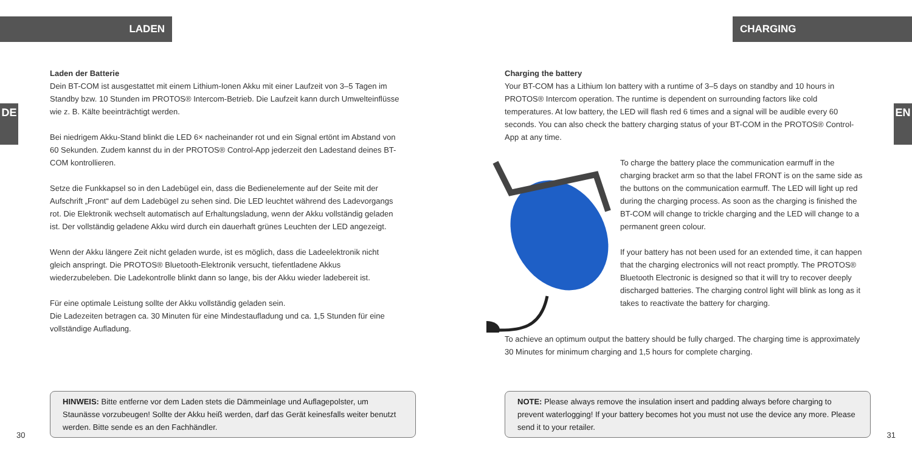LADEN
DE
Laden der Batterie
Dein BT-COM ist ausgestattet mit einem Lithium-Ionen Akku mit einer Laufzeit von 3–5 Tagen im Standby bzw. 10 Stunden im PROTOS® Intercom-Betrieb. Die Laufzeit kann durch Umwelteinflüsse wie z. B. Kälte beeinträchtigt werden.
Bei niedrigem Akku-Stand blinkt die LED 6× nacheinander rot und ein Signal ertönt im Abstand von 60 Sekunden. Zudem kannst du in der PROTOS® Control-App jederzeit den Ladestand deines BT-COM kontrollieren.
Setze die Funkkapsel so in den Ladebügel ein, dass die Bedienelemente auf der Seite mit der Aufschrift „Front“ auf dem Ladebügel zu sehen sind. Die LED leuchtet während des Ladevorgangs rot. Die Elektronik wechselt automatisch auf Erhaltungsladung, wenn der Akku vollständig geladen ist. Der vollständig geladene Akku wird durch ein dauerhaft grünes Leuchten der LED angezeigt.
Wenn der Akku längere Zeit nicht geladen wurde, ist es möglich, dass die Ladeelektronik nicht gleich anspringt. Die PROTOS® Bluetooth-Elektronik versucht, tiefentladene Akkus wiederzubeleben. Die Ladekontrolle blinkt dann so lange, bis der Akku wieder ladebereit ist.
Für eine optimale Leistung sollte der Akku vollständig geladen sein.
Die Ladezeiten betragen ca. 30 Minuten für eine Mindestaufladung und ca. 1,5 Stunden für eine vollständige Aufladung.
HINWEIS: Bitte entferne vor dem Laden stets die Dämmeinlage und Auflagepolster, um Staunässe vorzubeugen! Sollte der Akku heiß werden, darf das Gerät keinesfalls weiter benutzt werden. Bitte sende es an den Fachhändler.
30
CHARGING
EN
Charging the battery
Your BT-COM has a Lithium Ion battery with a runtime of 3–5 days on standby and 10 hours in PROTOS® Intercom operation. The runtime is dependent on surrounding factors like cold temperatures. At low battery, the LED will flash red 6 times and a signal will be audible every 60 seconds. You can also check the battery charging status of your BT-COM in the PROTOS® Control-App at any time.
To charge the battery place the communication earmuff in the charging bracket arm so that the label FRONT is on the same side as the buttons on the communication earmuff. The LED will light up red during the charging process. As soon as the charging is finished the BT-COM will change to trickle charging and the LED will change to a permanent green colour.
If your battery has not been used for an extended time, it can happen that the charging electronics will not react promptly. The PROTOS® Bluetooth Electronic is designed so that it will try to recover deeply discharged batteries. The charging control light will blink as long as it takes to reactivate the battery for charging.
To achieve an optimum output the battery should be fully charged. The charging time is approximately 30 Minutes for minimum charging and 1,5 hours for complete charging.
NOTE: Please always remove the insulation insert and padding always before charging to prevent waterlogging! If your battery becomes hot you must not use the device any more. Please send it to your retailer.
31